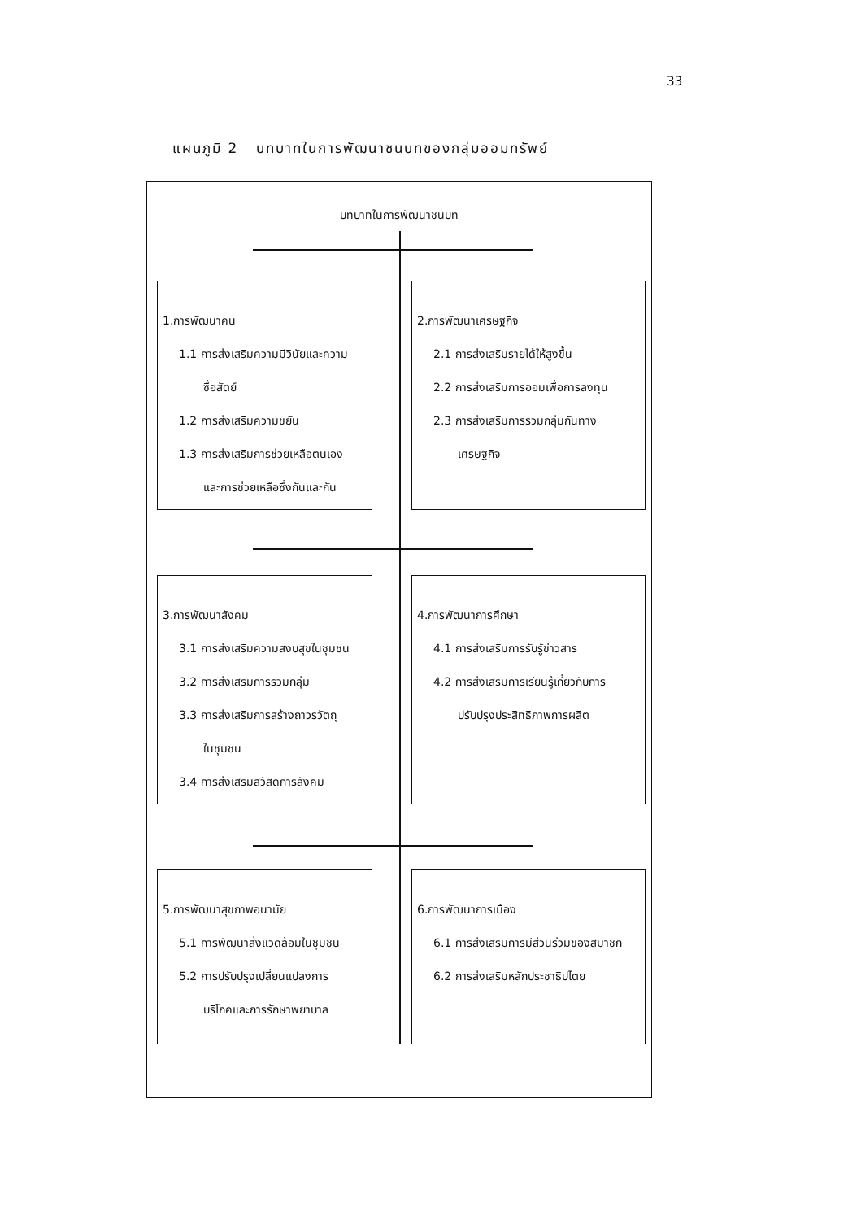33
แผนภูมิ 2 บทบาทในการพัฒนาชนบทของกลุ่มออมทรัพย์
บทบาทในการพัฒนาชนบท
1.การพัฒนาคน
1.1 การส่งเสริมความมีวินัยและความ
ซื่อสัตย์
1.2 การส่งเสริมความขยัน
1.3 การส่งเสริมการช่วยเหลือตนเอง
และการช่วยเหลือซึ่งกันและกัน
2.การพัฒนาเศรษฐกิจ
2.1 การส่งเสริมรายได้ให้สูงขึ้น
2.2 การส่งเสริมการออมเพื่อการลงทุน
2.3 การส่งเสริมการรวมกลุ่มกันทาง
เศรษฐกิจ
3.การพัฒนาสังคม
3.1 การส่งเสริมความสงบสุขในชุมชน
3.2 การส่งเสริมการรวมกลุ่ม
3.3 การส่งเสริมการสร้างถาวรวัตถุ
ในชุมชน
3.4 การส่งเสริมสวัสดิการสังคม
4.การพัฒนาการศึกษา
4.1 การส่งเสริมการรับรู้ข่าวสาร
4.2 การส่งเสริมการเรียนรู้เกี่ยวกับการ
ปรับปรุงประสิทธิภาพการผลิต
5.การพัฒนาสุขภาพอนามัย
5.1 การพัฒนาสิ่งแวดล้อมในชุมชน
5.2 การปรับปรุงเปลี่ยนแปลงการ
บริโภคและการรักษาพยาบาล
6.การพัฒนาการเมือง
6.1 การส่งเสริมการมีส่วนร่วมของสมาชิก
6.2 การส่งเสริมหลักประชาธิปไตย